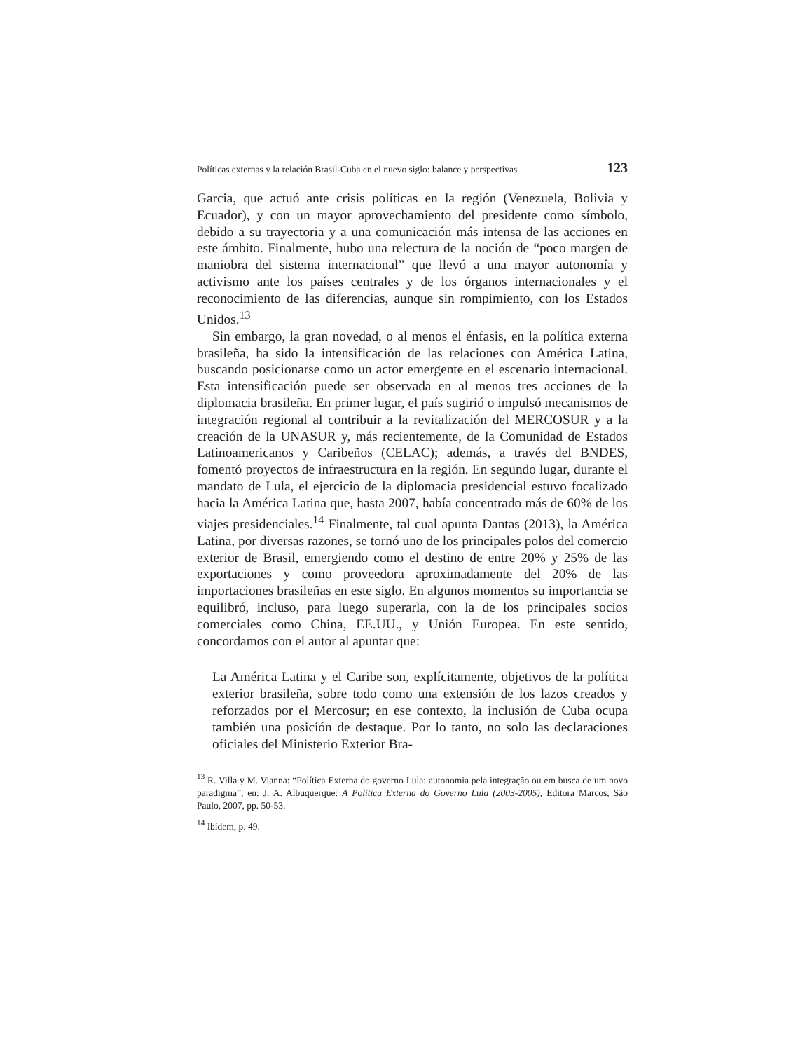Políticas externas y la relación Brasil-Cuba en el nuevo siglo: balance y perspectivas 123
Garcia, que actuó ante crisis políticas en la región (Venezuela, Bolivia y Ecuador), y con un mayor aprovechamiento del presidente como símbolo, debido a su trayectoria y a una comunicación más intensa de las acciones en este ámbito. Finalmente, hubo una relectura de la noción de “poco margen de maniobra del sistema internacional” que llevó a una mayor autonomía y activismo ante los países centrales y de los órganos internacionales y el reconocimiento de las diferencias, aunque sin rompimiento, con los Estados Unidos.<sup>13</sup>
Sin embargo, la gran novedad, o al menos el énfasis, en la política externa brasileña, ha sido la intensificación de las relaciones con América Latina, buscando posicionarse como un actor emergente en el escenario internacional. Esta intensificación puede ser observada en al menos tres acciones de la diplomacia brasileña. En primer lugar, el país sugirió o impulsó mecanismos de integración regional al contribuir a la revitalización del MERCOSUR y a la creación de la UNASUR y, más recientemente, de la Comunidad de Estados Latinoamericanos y Caribeños (CELAC); además, a través del BNDES, fomentó proyectos de infraestructura en la región. En segundo lugar, durante el mandato de Lula, el ejercicio de la diplomacia presidencial estuvo focalizado hacia la América Latina que, hasta 2007, había concentrado más de 60% de los viajes presidenciales.<sup>14</sup> Finalmente, tal cual apunta Dantas (2013), la América Latina, por diversas razones, se tornó uno de los principales polos del comercio exterior de Brasil, emergiendo como el destino de entre 20% y 25% de las exportaciones y como proveedora aproximadamente del 20% de las importaciones brasileñas en este siglo. En algunos momentos su importancia se equilibró, incluso, para luego superarla, con la de los principales socios comerciales como China, EE.UU., y Unión Europea. En este sentido, concordamos con el autor al apuntar que:
La América Latina y el Caribe son, explícitamente, objetivos de la política exterior brasileña, sobre todo como una extensión de los lazos creados y reforzados por el Mercosur; en ese contexto, la inclusión de Cuba ocupa también una posición de destaque. Por lo tanto, no solo las declaraciones oficiales del Ministerio Exterior Bra-
<sup>13</sup> R. Villa y M. Vianna: “Política Externa do governo Lula: autonomia pela integração ou em busca de um novo paradigma”, en: J. A. Albuquerque: A Política Externa do Governo Lula (2003-2005), Editora Marcos, São Paulo, 2007, pp. 50-53.
<sup>14</sup> Ibídem, p. 49.